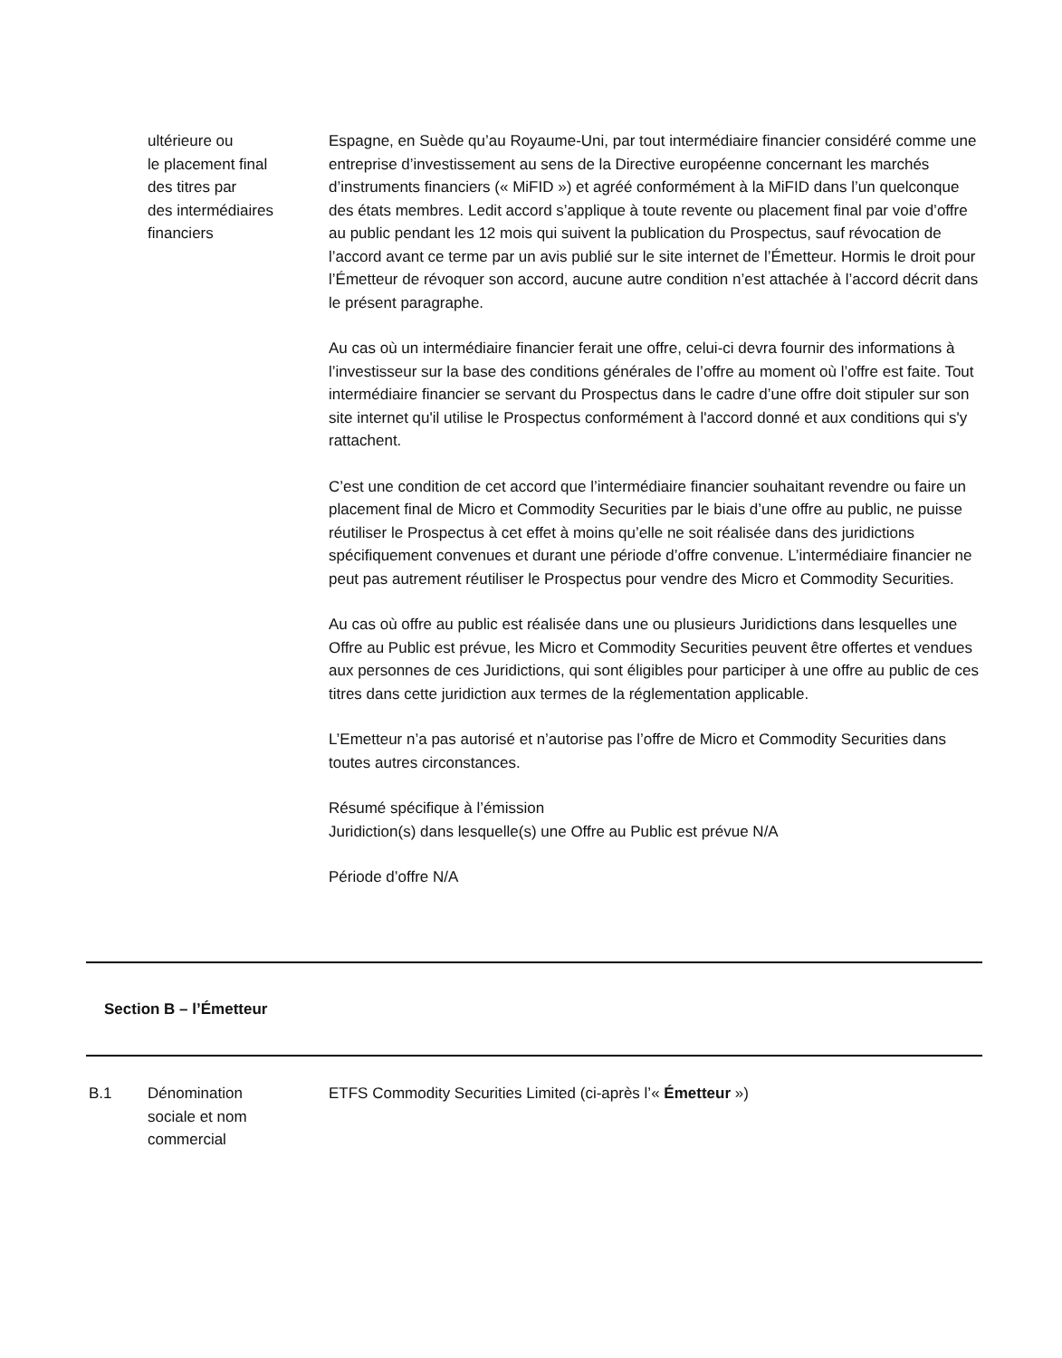ultérieure ou
le placement final
des titres par
des intermédiaires
financiers
Espagne, en Suède qu’au Royaume-Uni, par tout intermédiaire financier considéré comme une entreprise d’investissement au sens de la Directive européenne concernant les marchés d’instruments financiers (« MiFID ») et agréé conformément à la MiFID dans l’un quelconque des états membres. Ledit accord s’applique à toute revente ou placement final par voie d’offre au public pendant les 12 mois qui suivent la publication du Prospectus, sauf révocation de l’accord avant ce terme par un avis publié sur le site internet de l’Émetteur. Hormis le droit pour l’Émetteur de révoquer son accord, aucune autre condition n’est attachée à l’accord décrit dans le présent paragraphe.
Au cas où un intermédiaire financier ferait une offre, celui-ci devra fournir des informations à l’investisseur sur la base des conditions générales de l’offre au moment où l’offre est faite. Tout intermédiaire financier se servant du Prospectus dans le cadre d’une offre doit stipuler sur son site internet qu'il utilise le Prospectus conformément à l'accord donné et aux conditions qui s'y rattachent.
C’est une condition de cet accord que l’intermédiaire financier souhaitant revendre ou faire un placement final de Micro et Commodity Securities par le biais d’une offre au public, ne puisse réutiliser le Prospectus à cet effet à moins qu’elle ne soit réalisée dans des juridictions spécifiquement convenues et durant une période d’offre convenue. L’intermédiaire financier ne peut pas autrement réutiliser le Prospectus pour vendre des Micro et Commodity Securities.
Au cas où offre au public est réalisée dans une ou plusieurs Juridictions dans lesquelles une Offre au Public est prévue, les Micro et Commodity Securities peuvent être offertes et vendues aux personnes de ces Juridictions, qui sont éligibles pour participer à une offre au public de ces titres dans cette juridiction aux termes de la réglementation applicable.
L’Emetteur n’a pas autorisé et n’autorise pas l’offre de Micro et Commodity Securities dans toutes autres circonstances.
Résumé spécifique à l’émission
Juridiction(s) dans lesquelle(s) une Offre au Public est prévue N/A
Période d’offre N/A
Section B – l’Émetteur
B.1 Dénomination
sociale et nom
commercial
ETFS Commodity Securities Limited (ci-après l’« Émetteur »)